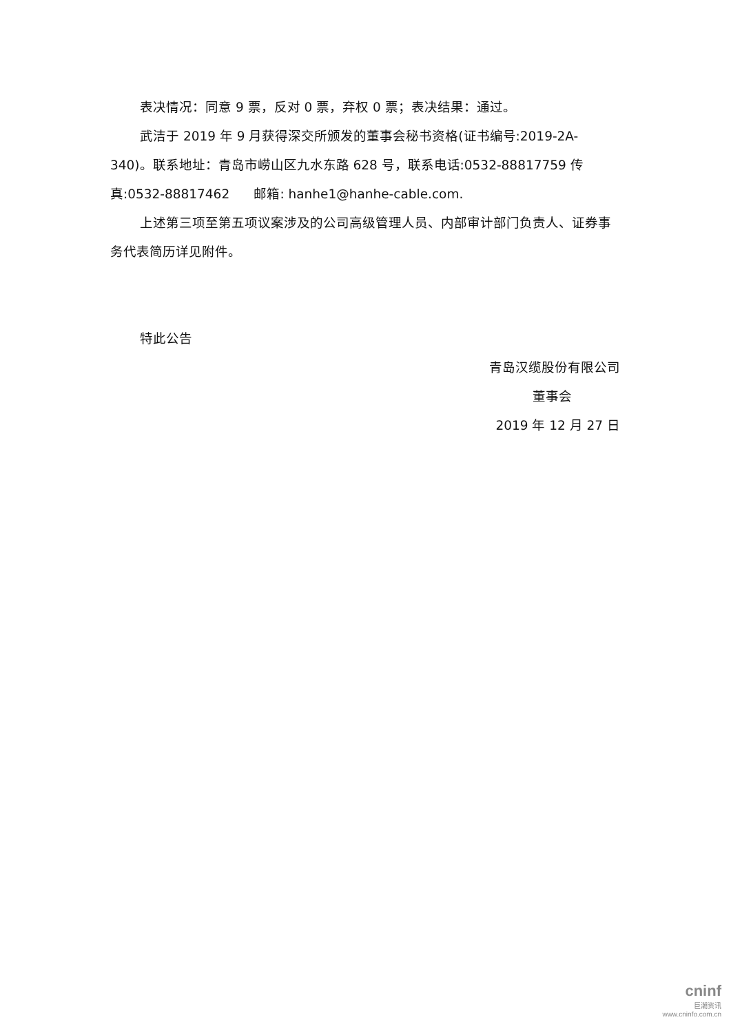表决情况：同意 9 票，反对 0 票，弃权 0 票；表决结果：通过。
武洁于 2019 年 9 月获得深交所颁发的董事会秘书资格(证书编号:2019-2A-340)。联系地址：青岛市崂山区九水东路 628 号，联系电话:0532-88817759 传真:0532-88817462 邮箱: hanhe1@hanhe-cable.com.
上述第三项至第五项议案涉及的公司高级管理人员、内部审计部门负责人、证券事务代表简历详见附件。
特此公告
青岛汉缆股份有限公司
董事会
2019 年 12 月 27 日
cninf
巨潮资讯
www.cninfo.com.cn